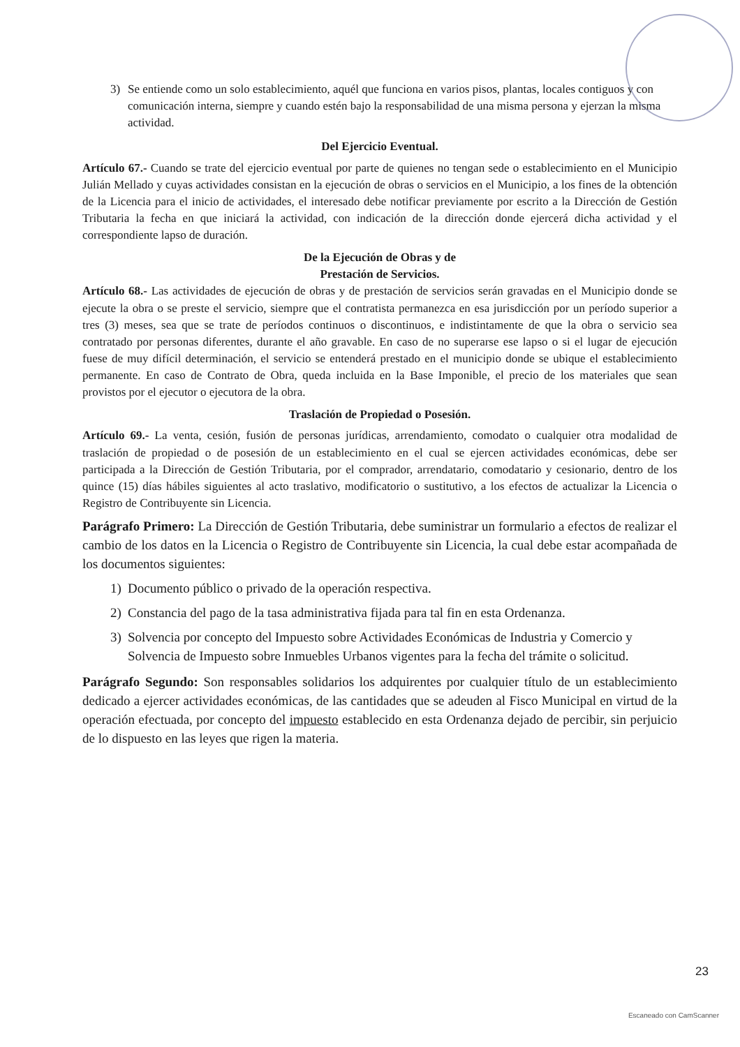3) Se entiende como un solo establecimiento, aquél que funciona en varios pisos, plantas, locales contiguos y con comunicación interna, siempre y cuando estén bajo la responsabilidad de una misma persona y ejerzan la misma actividad.
Del Ejercicio Eventual.
Artículo 67.- Cuando se trate del ejercicio eventual por parte de quienes no tengan sede o establecimiento en el Municipio Julián Mellado y cuyas actividades consistan en la ejecución de obras o servicios en el Municipio, a los fines de la obtención de la Licencia para el inicio de actividades, el interesado debe notificar previamente por escrito a la Dirección de Gestión Tributaria la fecha en que iniciará la actividad, con indicación de la dirección donde ejercerá dicha actividad y el correspondiente lapso de duración.
De la Ejecución de Obras y de
Prestación de Servicios.
Artículo 68.- Las actividades de ejecución de obras y de prestación de servicios serán gravadas en el Municipio donde se ejecute la obra o se preste el servicio, siempre que el contratista permanezca en esa jurisdicción por un período superior a tres (3) meses, sea que se trate de períodos continuos o discontinuos, e indistintamente de que la obra o servicio sea contratado por personas diferentes, durante el año gravable. En caso de no superarse ese lapso o si el lugar de ejecución fuese de muy difícil determinación, el servicio se entenderá prestado en el municipio donde se ubique el establecimiento permanente. En caso de Contrato de Obra, queda incluida en la Base Imponible, el precio de los materiales que sean provistos por el ejecutor o ejecutora de la obra.
Traslación de Propiedad o Posesión.
Artículo 69.- La venta, cesión, fusión de personas jurídicas, arrendamiento, comodato o cualquier otra modalidad de traslación de propiedad o de posesión de un establecimiento en el cual se ejercen actividades económicas, debe ser participada a la Dirección de Gestión Tributaria, por el comprador, arrendatario, comodatario y cesionario, dentro de los quince (15) días hábiles siguientes al acto traslativo, modificatorio o sustitutivo, a los efectos de actualizar la Licencia o Registro de Contribuyente sin Licencia.
Parágrafo Primero: La Dirección de Gestión Tributaria, debe suministrar un formulario a efectos de realizar el cambio de los datos en la Licencia o Registro de Contribuyente sin Licencia, la cual debe estar acompañada de los documentos siguientes:
1) Documento público o privado de la operación respectiva.
2) Constancia del pago de la tasa administrativa fijada para tal fin en esta Ordenanza.
3) Solvencia por concepto del Impuesto sobre Actividades Económicas de Industria y Comercio y Solvencia de Impuesto sobre Inmuebles Urbanos vigentes para la fecha del trámite o solicitud.
Parágrafo Segundo: Son responsables solidarios los adquirentes por cualquier título de un establecimiento dedicado a ejercer actividades económicas, de las cantidades que se adeuden al Fisco Municipal en virtud de la operación efectuada, por concepto del impuesto establecido en esta Ordenanza dejado de percibir, sin perjuicio de lo dispuesto en las leyes que rigen la materia.
23
Escaneado con CamScanner